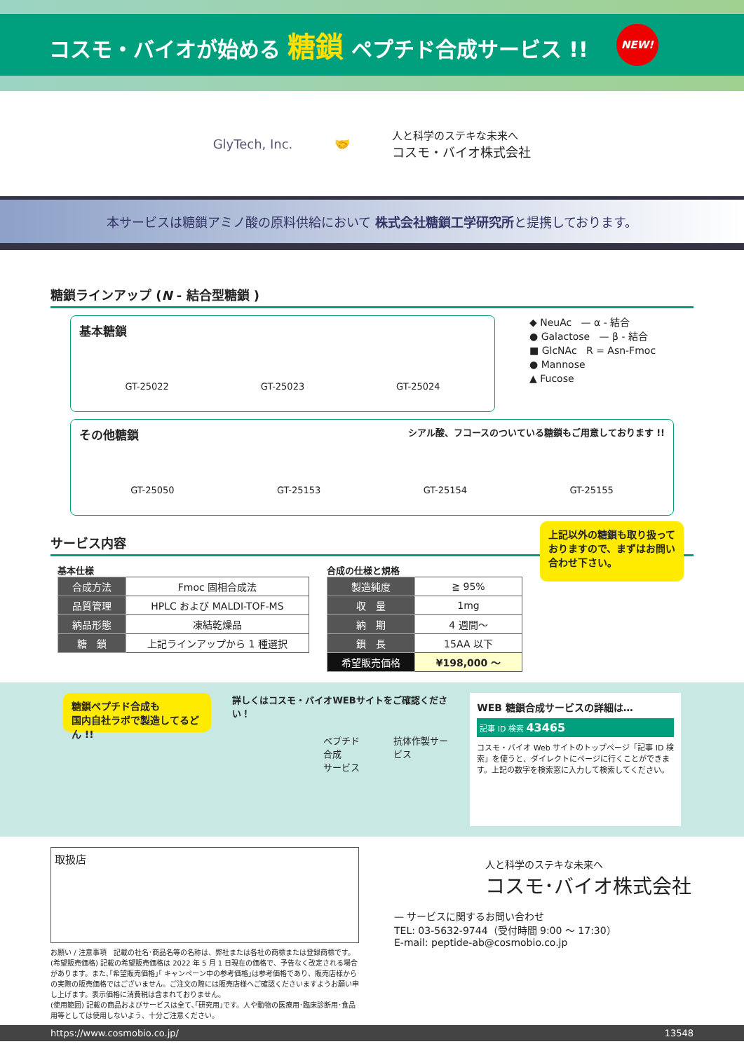コスモ・バイオが始める 糖鎖 ペプチド合成サービス !! NEW!
GlyTech, Inc. 🤝 人と科学のステキな未来へ
コスモ・バイオ株式会社
本サービスは糖鎖アミノ酸の原料供給において 株式会社糖鎖工学研究所と提携しております。
糖鎖ラインアップ (N - 結合型糖鎖 )
基本糖鎖
GT-25022 GT-25023 GT-25024
◆ NeuAc — α - 結合
● Galactose — β - 結合
■ GlcNAc R = Asn-Fmoc
● Mannose
▲ Fucose
その他糖鎖 シアル酸、フコースのついている糖鎖もご用意しております !!
GT-25050 GT-25153 GT-25154 GT-25155
サービス内容
基本仕様
| 合成方法 | Fmoc 固相合成法 |
| 品質管理 | HPLC および MALDI-TOF-MS |
| 納品形態 | 凍結乾燥品 |
| 糖 鎖 | 上記ラインアップから 1 種選択 |
合成の仕様と規格
| 製造純度 | ≧ 95% |
| 収 量 | 1mg |
| 納 期 | 4 週間〜 |
| 鎖 長 | 15AA 以下 |
| 希望販売価格 | ¥198,000 〜 |
上記以外の糖鎖も取り扱って
おりますので、まずはお問い
合わせ下さい。
糖鎖ペプチド合成も
国内自社ラボで製造してるどん !!
詳しくはコスモ・バイオWEBサイトをご確認ください！
ペプチド合成
サービス 抗体作製サービス
WEB 糖鎖合成サービスの詳細は…
記事 ID 検索 43465
コスモ・バイオ Web サイトのトップページ「記事 ID 検索」を使うと、ダイレクトにページに行くことができます。上記の数字を検索窓に入力して検索してください。
取扱店
お願い / 注意事項　記載の社名･商品名等の名称は、弊社または各社の商標または登録商標です。
(希望販売価格) 記載の希望販売価格は 2022 年 5 月 1 日現在の価格で、予告なく改定される場合があります。また､｢希望販売価格｣｢ キャンペーン中の参考価格｣は参考価格であり、販売店様からの実際の販売価格ではございません。ご注文の際には販売店様へご確認くださいますようお願い申し上げます。表示価格に消費税は含まれておりません。
(使用範囲) 記載の商品およびサービスは全て､｢研究用｣です。人や動物の医療用･臨床診断用･食品用等としては使用しないよう、十分ご注意ください。
人と科学のステキな未来へ
コスモ･バイオ株式会社
— サービスに関するお問い合わせ
TEL: 03-5632-9744（受付時間 9:00 〜 17:30）
E-mail: peptide-ab@cosmobio.co.jp
https://www.cosmobio.co.jp/ 13548